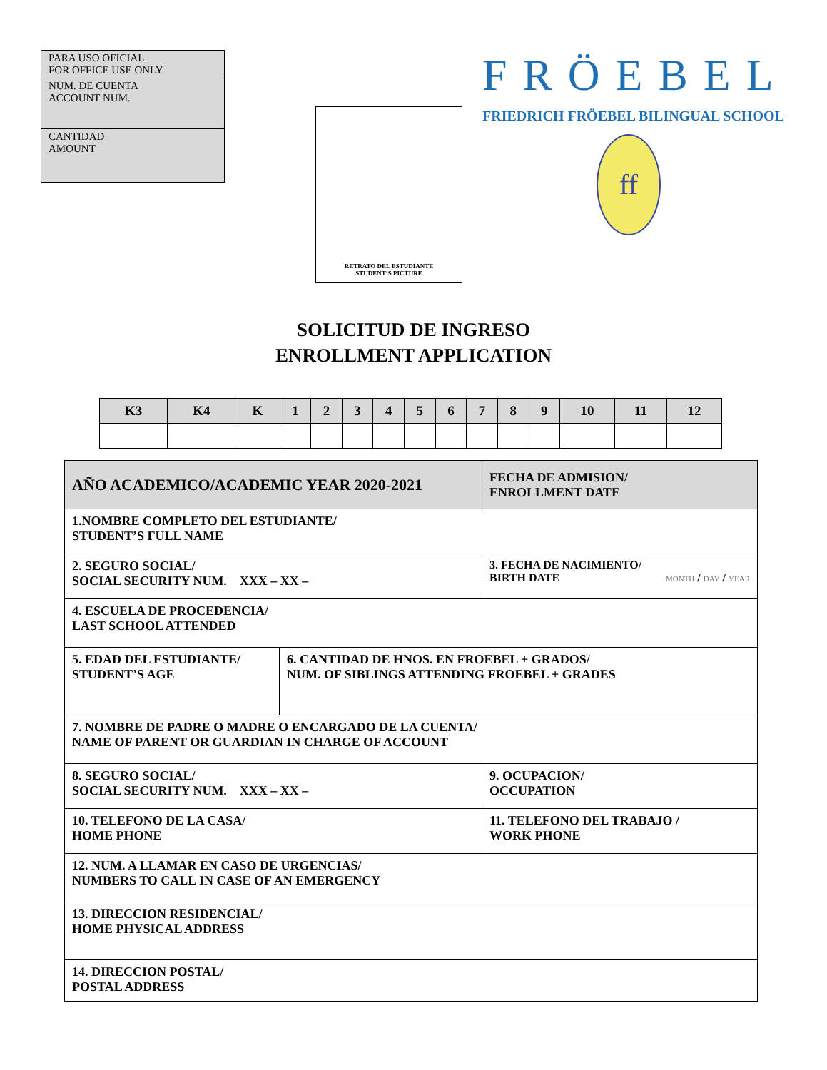PARA USO OFICIAL
FOR OFFICE USE ONLY
NUM. DE CUENTA
ACCOUNT NUM.
CANTIDAD
AMOUNT
RETRATO DEL ESTUDIANTE
STUDENT’S PICTURE
FRÖEBEL
FRIEDRICH FRÖEBEL BILINGUAL SCHOOL
ff
SOLICITUD DE INGRESO
ENROLLMENT APPLICATION
| K3 | K4 | K | 1 | 2 | 3 | 4 | 5 | 6 | 7 | 8 | 9 | 10 | 11 | 12 |
| --- | --- | --- | --- | --- | --- | --- | --- | --- | --- | --- | --- | --- | --- | --- |
| AÑO ACADEMICO/ACADEMIC YEAR 2020-2021 | | | FECHA DE ADMISION/ ENROLLMENT DATE |
| 1.NOMBRE COMPLETO DEL ESTUDIANTE/ STUDENT’S FULL NAME | | | |
| 2. SEGURO SOCIAL/ SOCIAL SECURITY NUM. XXX – XX – | | 3. FECHA DE NACIMIENTO/ BIRTH DATE MONTH / DAY / YEAR | |
| 4. ESCUELA DE PROCEDENCIA/ LAST SCHOOL ATTENDED | | | |
| 5. EDAD DEL ESTUDIANTE/ STUDENT’S AGE | 6. CANTIDAD DE HNOS. EN FROEBEL + GRADOS/ NUM. OF SIBLINGS ATTENDING FROEBEL + GRADES | | |
| 7. NOMBRE DE PADRE O MADRE O ENCARGADO DE LA CUENTA/ NAME OF PARENT OR GUARDIAN IN CHARGE OF ACCOUNT | | | |
| 8. SEGURO SOCIAL/ SOCIAL SECURITY NUM. XXX – XX – | | | 9. OCUPACION/ OCCUPATION |
| 10. TELEFONO DE LA CASA/ HOME PHONE | | | 11. TELEFONO DEL TRABAJO / WORK PHONE |
| 12. NUM. A LLAMAR EN CASO DE URGENCIAS/ NUMBERS TO CALL IN CASE OF AN EMERGENCY | | | |
| 13. DIRECCION RESIDENCIAL/ HOME PHYSICAL ADDRESS | | | |
| 14. DIRECCION POSTAL/ POSTAL ADDRESS | | | |